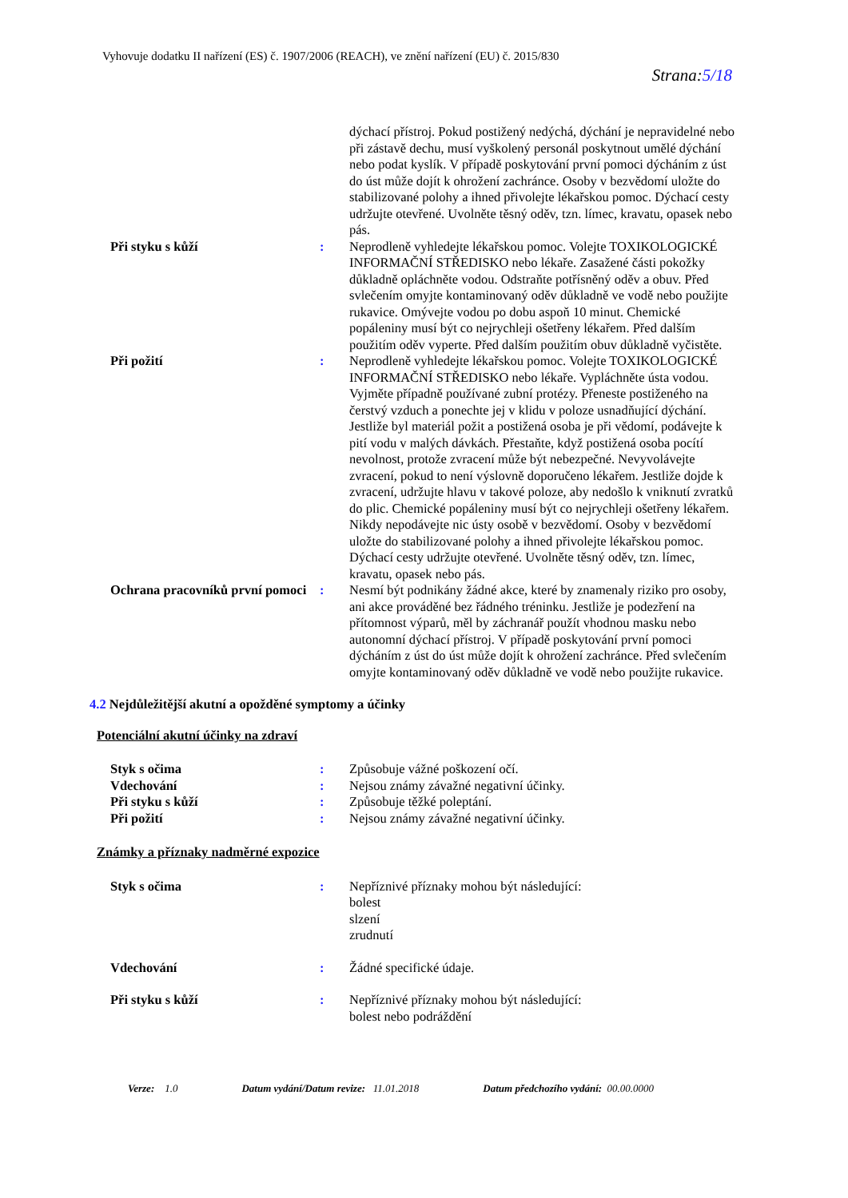Vyhovuje dodatku II nařízení (ES) č. 1907/2006 (REACH), ve znění nařízení (EU) č. 2015/830
Strana:5/18
dýchací přístroj. Pokud postižený nedýchá, dýchání je nepravidelné nebo při zástavě dechu, musí vyškolený personál poskytnout umělé dýchání nebo podat kyslík. V případě poskytování první pomoci dýcháním z úst do úst může dojít k ohrožení zachránce. Osoby v bezvědomí uložte do stabilizované polohy a ihned přivolejte lékařskou pomoc. Dýchací cesty udržujte otevřené. Uvolněte těsný oděv, tzn. límec, kravatu, opasek nebo pás.
Při styku s kůží : Neprodleně vyhledejte lékařskou pomoc. Volejte TOXIKOLOGICKÉ INFORMAČNÍ STŘEDISKO nebo lékaře. Zasažené části pokožky důkladně opláchněte vodou. Odstraňte potřísněný oděv a obuv. Před svlečením omyjte kontaminovaný oděv důkladně ve vodě nebo použijte rukavice. Omývejte vodou po dobu aspoň 10 minut. Chemické popáleniny musí být co nejrychleji ošetřeny lékařem. Před dalším použitím oděv vyperte. Před dalším použitím obuv důkladně vyčistěte.
Při požití : Neprodleně vyhledejte lékařskou pomoc. Volejte TOXIKOLOGICKÉ INFORMAČNÍ STŘEDISKO nebo lékaře. Vypláchněte ústa vodou. Vyjměte případně používané zubní protézy. Přeneste postiženého na čerstvý vzduch a ponechte jej v klidu v poloze usnadňující dýchání. Jestliže byl materiál požit a postižená osoba je při vědomí, podávejte k pití vodu v malých dávkách. Přestaňte, když postižená osoba pocítí nevolnost, protože zvracení může být nebezpečné. Nevyvolávejte zvracení, pokud to není výslovně doporučeno lékařem. Jestliže dojde k zvracení, udržujte hlavu v takové poloze, aby nedošlo k vniknutí zvratků do plic. Chemické popáleniny musí být co nejrychleji ošetřeny lékařem. Nikdy nepodávejte nic ústy osobě v bezvědomí. Osoby v bezvědomí uložte do stabilizované polohy a ihned přivolejte lékařskou pomoc. Dýchací cesty udržujte otevřené. Uvolněte těsný oděv, tzn. límec, kravatu, opasek nebo pás.
Ochrana pracovníků první pomoci
: Nesmí být podnikány žádné akce, které by znamenaly riziko pro osoby, ani akce prováděné bez řádného tréninku. Jestliže je podezření na přítomnost výparů, měl by záchranář použít vhodnou masku nebo autonomní dýchací přístroj. V případě poskytování první pomoci dýcháním z úst do úst může dojít k ohrožení zachránce. Před svlečením omyjte kontaminovaný oděv důkladně ve vodě nebo použijte rukavice.
4.2 Nejdůležitější akutní a opožděné symptomy a účinky
Potenciální akutní účinky na zdraví
Styk s očima : Způsobuje vážné poškození očí.
Vdechování : Nejsou známy závažné negativní účinky.
Při styku s kůží : Způsobuje těžké poleptání.
Při požití : Nejsou známy závažné negativní účinky.
Známky a příznaky nadměrné expozice
Styk s očima : Nepříznivé příznaky mohou být následující:
bolest
slzení
zrudnutí
Vdechování : Žádné specifické údaje.
Při styku s kůží : Nepříznivé příznaky mohou být následující:
bolest nebo podráždění
Verze: 1.0 Datum vydání/Datum revize: 11.01.2018 Datum předchozího vydání: 00.00.0000